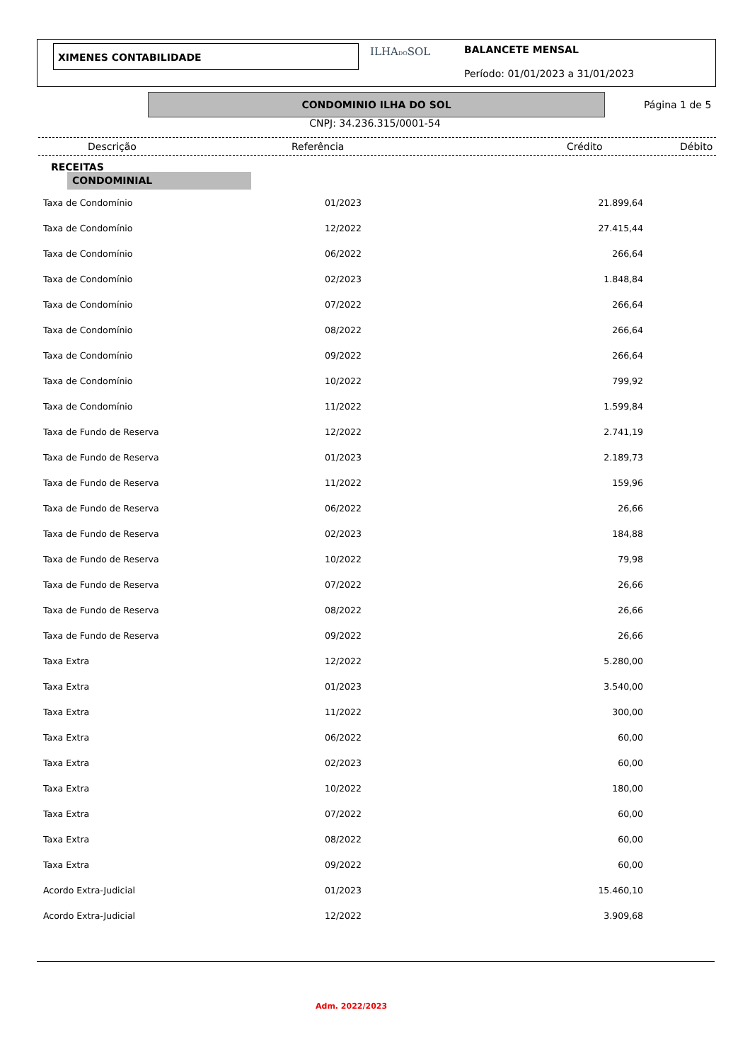XIMENES CONTABILIDADE ILHADOSOL
BALANCETE MENSAL
Período: 01/01/2023 a 31/01/2023
CONDOMINIO ILHA DO SOL
Página 1 de 5
CNPJ: 34.236.315/0001-54
Descrição Referência Crédito Débito
RECEITAS
CONDOMINIAL
| Taxa de Condomínio | 01/2023 | 21.899,64 |
| Taxa de Condomínio | 12/2022 | 27.415,44 |
| Taxa de Condomínio | 06/2022 | 266,64 |
| Taxa de Condomínio | 02/2023 | 1.848,84 |
| Taxa de Condomínio | 07/2022 | 266,64 |
| Taxa de Condomínio | 08/2022 | 266,64 |
| Taxa de Condomínio | 09/2022 | 266,64 |
| Taxa de Condomínio | 10/2022 | 799,92 |
| Taxa de Condomínio | 11/2022 | 1.599,84 |
| Taxa de Fundo de Reserva | 12/2022 | 2.741,19 |
| Taxa de Fundo de Reserva | 01/2023 | 2.189,73 |
| Taxa de Fundo de Reserva | 11/2022 | 159,96 |
| Taxa de Fundo de Reserva | 06/2022 | 26,66 |
| Taxa de Fundo de Reserva | 02/2023 | 184,88 |
| Taxa de Fundo de Reserva | 10/2022 | 79,98 |
| Taxa de Fundo de Reserva | 07/2022 | 26,66 |
| Taxa de Fundo de Reserva | 08/2022 | 26,66 |
| Taxa de Fundo de Reserva | 09/2022 | 26,66 |
| Taxa Extra | 12/2022 | 5.280,00 |
| Taxa Extra | 01/2023 | 3.540,00 |
| Taxa Extra | 11/2022 | 300,00 |
| Taxa Extra | 06/2022 | 60,00 |
| Taxa Extra | 02/2023 | 60,00 |
| Taxa Extra | 10/2022 | 180,00 |
| Taxa Extra | 07/2022 | 60,00 |
| Taxa Extra | 08/2022 | 60,00 |
| Taxa Extra | 09/2022 | 60,00 |
| Acordo Extra-Judicial | 01/2023 | 15.460,10 |
| Acordo Extra-Judicial | 12/2022 | 3.909,68 |
Adm. 2022/2023